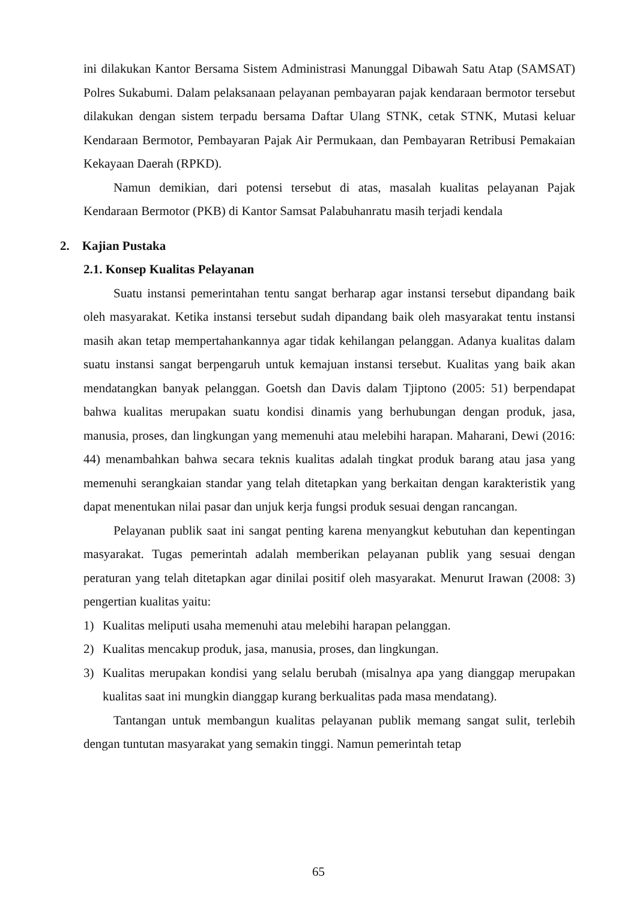ini dilakukan Kantor Bersama Sistem Administrasi Manunggal Dibawah Satu Atap (SAMSAT) Polres Sukabumi. Dalam pelaksanaan pelayanan pembayaran pajak kendaraan bermotor tersebut dilakukan dengan sistem terpadu bersama Daftar Ulang STNK, cetak STNK, Mutasi keluar Kendaraan Bermotor, Pembayaran Pajak Air Permukaan, dan Pembayaran Retribusi Pemakaian Kekayaan Daerah (RPKD).
Namun demikian, dari potensi tersebut di atas, masalah kualitas pelayanan Pajak Kendaraan Bermotor (PKB) di Kantor Samsat Palabuhanratu masih terjadi kendala
2. Kajian Pustaka
2.1. Konsep Kualitas Pelayanan
Suatu instansi pemerintahan tentu sangat berharap agar instansi tersebut dipandang baik oleh masyarakat. Ketika instansi tersebut sudah dipandang baik oleh masyarakat tentu instansi masih akan tetap mempertahankannya agar tidak kehilangan pelanggan. Adanya kualitas dalam suatu instansi sangat berpengaruh untuk kemajuan instansi tersebut. Kualitas yang baik akan mendatangkan banyak pelanggan. Goetsh dan Davis dalam Tjiptono (2005: 51) berpendapat bahwa kualitas merupakan suatu kondisi dinamis yang berhubungan dengan produk, jasa, manusia, proses, dan lingkungan yang memenuhi atau melebihi harapan. Maharani, Dewi (2016: 44) menambahkan bahwa secara teknis kualitas adalah tingkat produk barang atau jasa yang memenuhi serangkaian standar yang telah ditetapkan yang berkaitan dengan karakteristik yang dapat menentukan nilai pasar dan unjuk kerja fungsi produk sesuai dengan rancangan.
Pelayanan publik saat ini sangat penting karena menyangkut kebutuhan dan kepentingan masyarakat. Tugas pemerintah adalah memberikan pelayanan publik yang sesuai dengan peraturan yang telah ditetapkan agar dinilai positif oleh masyarakat. Menurut Irawan (2008: 3) pengertian kualitas yaitu:
1) Kualitas meliputi usaha memenuhi atau melebihi harapan pelanggan.
2) Kualitas mencakup produk, jasa, manusia, proses, dan lingkungan.
3) Kualitas merupakan kondisi yang selalu berubah (misalnya apa yang dianggap merupakan kualitas saat ini mungkin dianggap kurang berkualitas pada masa mendatang).
Tantangan untuk membangun kualitas pelayanan publik memang sangat sulit, terlebih dengan tuntutan masyarakat yang semakin tinggi. Namun pemerintah tetap
65